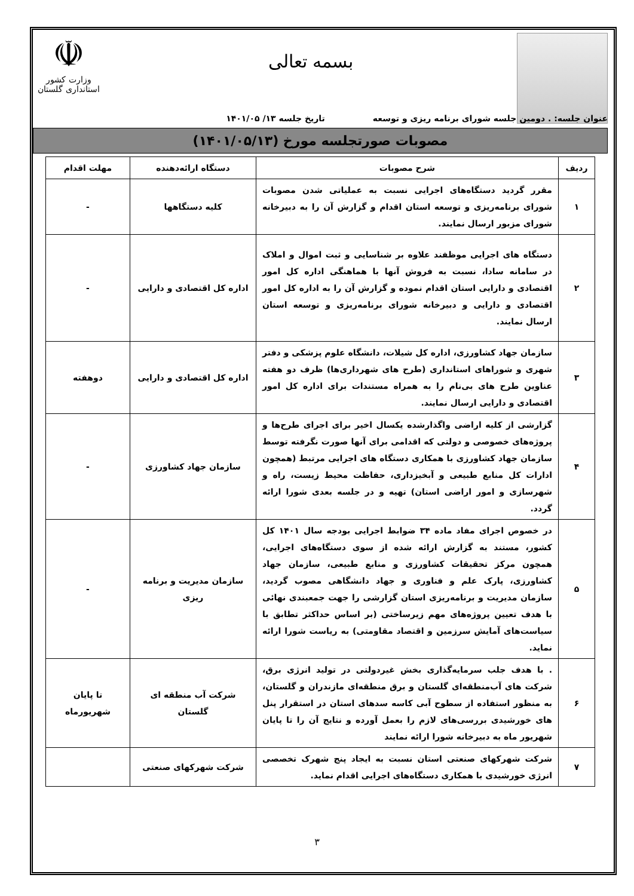بسمه تعالی
☫
وزارت کشور
استانداری گلستان
عنوان جلسه: . دومین جلسه شورای برنامه ریزی و توسعه تاریخ جلسه ۱۳/ ۱۴۰۱/۰۵
مصوبات صورتجلسه مورخ (۱۴۰۱/۰۵/۱۳)
| ردیف | شرح مصوبات | دستگاه ارائه‌دهنده | مهلت اقدام |
| --- | --- | --- | --- |
| ۱ | مقرر گردید دستگاه‌های اجرایی نسبت به عملیاتی شدن مصوبات شورای برنامه‌ریزی و توسعه استان اقدام و گزارش آن را به دبیرخانه شورای مزبور ارسال نمایند. | کلیه دستگاهها | - |
| ۲ | دستگاه های اجرایی موظفند علاوه بر شناسایی و ثبت اموال و املاک در سامانه سادا، نسبت به فروش آنها با هماهنگی اداره کل امور اقتصادی و دارایی استان اقدام نموده و گزارش آن را به اداره کل امور اقتصادی و دارایی و دبیرخانه شورای برنامه‌ریزی و توسعه استان ارسال نمایند. | اداره کل اقتصادی و دارایی | - |
| ۳ | سازمان جهاد کشاورزی، اداره کل شیلات، دانشگاه علوم پزشکی و دفتر شهری و شوراهای استانداری (طرح های شهرداری‌ها) ظرف دو هفته عناوین طرح های بی‌نام را به همراه مستندات برای اداره کل امور اقتصادی و دارایی ارسال نمایند. | اداره کل اقتصادی و دارایی | دوهفته |
| ۴ | گزارشی از کلیه اراضی واگذارشده یکسال اخیر برای اجرای طرح‌ها و پروژه‌های خصوصی و دولتی که اقدامی برای آنها صورت نگرفته توسط سازمان جهاد کشاورزی با همکاری دستگاه های اجرایی مرتبط (همچون ادارات کل منابع طبیعی و آبخیزداری، حفاظت محیط زیست، راه و شهرسازی و امور اراضی استان) تهیه و در جلسه بعدی شورا ارائه گردد. | سازمان جهاد کشاورزی | - |
| ۵ | در خصوص اجرای مفاد ماده ۳۴ ضوابط اجرایی بودجه سال ۱۴۰۱ کل کشور، مستند به گزارش ارائه شده از سوی دستگاه‌های اجرایی، همچون مرکز تحقیقات کشاورزی و منابع طبیعی، سازمان جهاد کشاورزی، پارک علم و فناوری و جهاد دانشگاهی مصوب گردید، سازمان مدیریت و برنامه‌ریزی استان گزارشی را جهت جمعبندی نهائی با هدف تعیین پروژه‌های مهم زیرساختی (بر اساس حداکثر تطابق با سیاست‌های آمایش سرزمین و اقتصاد مقاومتی) به ریاست شورا ارائه نماید. | سازمان مدیریت و برنامه ریزی | - |
| ۶ | . با هدف جلب سرمایه‌گذاری بخش غیردولتی در تولید انرژی برق، شرکت های آب‌منطقه‌ای گلستان و برق منطقه‌ای مازندران و گلستان، به منظور استفاده از سطوح آبی کاسه سدهای استان در استقرار پنل های خورشیدی بررسی‌های لازم را بعمل آورده و نتایج آن را تا پایان شهریور ماه به دبیرخانه شورا ارائه نمایند | شرکت آب منطقه ای گلستان | تا پایان شهریورماه |
| ۷ | شرکت شهرکهای صنعتی استان نسبت به ایجاد پنج شهرک تخصصی انرژی خورشیدی با همکاری دستگاه‌های اجرایی اقدام نماید. | شرکت شهرکهای صنعتی | |
۳